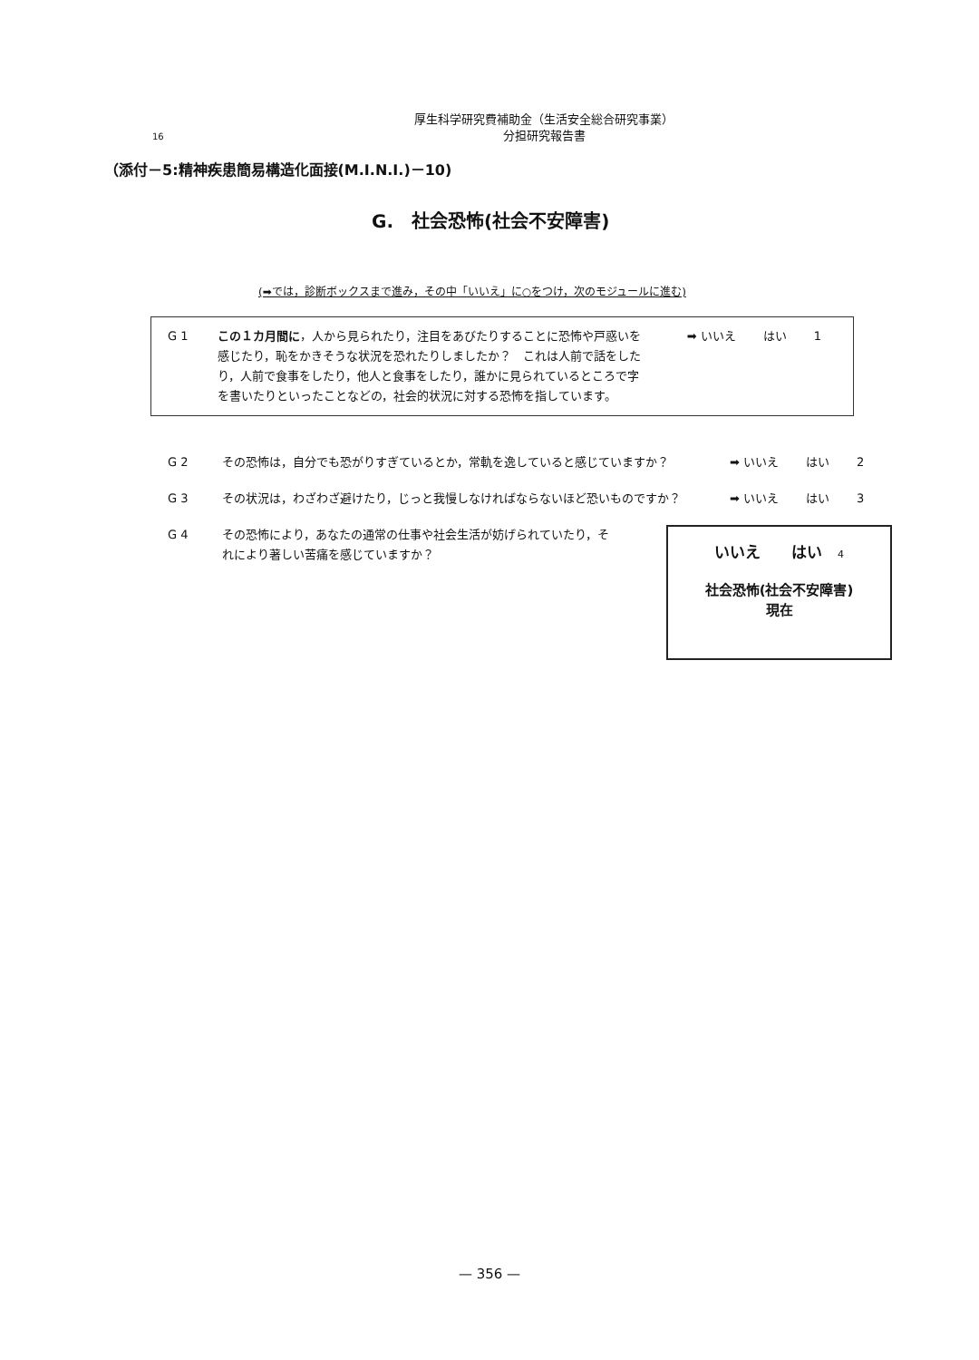厚生科学研究費補助金（生活安全総合研究事業）
分担研究報告書
16
（添付－5:精神疾患簡易構造化面接(M.I.N.I.)－10)
G.　社会恐怖(社会不安障害)
(➡では，診断ボックスまで進み，その中「いいえ」に○をつけ，次のモジュールに進む)
G 1 この１カ月間に，人から見られたり，注目をあびたりすることに恐怖や戸惑いを感じたり，恥をかきそうな状況を恐れたりしましたか？　これは人前で話をしたり，人前で食事をしたり，他人と食事をしたり，誰かに見られているところで字を書いたりといったことなどの，社会的状況に対する恐怖を指しています。
➡ いいえ はい 1
G 2 その恐怖は，自分でも恐がりすぎているとか，常軌を逸していると感じていますか？ ➡ いいえ はい 2
G 3 その状況は，わざわざ避けたり，じっと我慢しなければならないほど恐いものですか？ ➡ いいえ はい 3
G 4 その恐怖により，あなたの通常の仕事や社会生活が妨げられていたり，それにより著しい苦痛を感じていますか？
いいえ　　はい　4
社会恐怖(社会不安障害)
現在
— 356 —